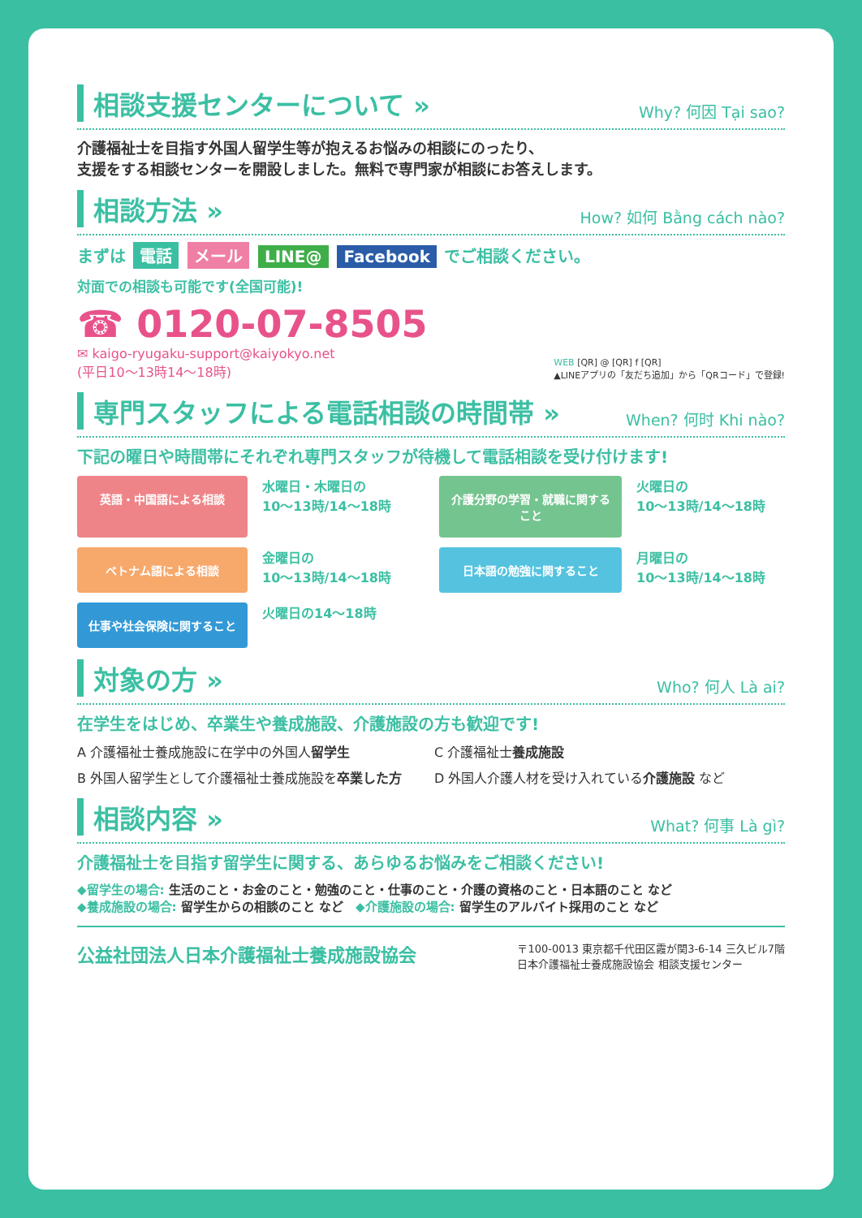相談支援センターについて »
Why? 何因 Tại sao?
介護福祉士を目指す外国人留学生等が抱えるお悩みの相談にのったり、
支援をする相談センターを開設しました。無料で専門家が相談にお答えします。
相談方法 »
How? 如何 Bằng cách nào?
まずは 電話 メール LINE@ Facebook でご相談ください。
対面での相談も可能です(全国可能)!
☎ 0120-07-8505
✉ kaigo-ryugaku-support@kaiyokyo.net
(平日10〜13時14〜18時)
WEB [QR] @ [QR] f [QR]
▲LINEアプリの「友だち追加」から「QRコード」で登録!
専門スタッフによる電話相談の時間帯 »
When? 何时 Khi nào?
下記の曜日や時間帯にそれぞれ専門スタッフが待機して電話相談を受け付けます!
英語・中国語による相談
水曜日・木曜日の
10〜13時/14〜18時
介護分野の学習・就職に関すること
火曜日の
10〜13時/14〜18時
ベトナム語による相談
金曜日の
10〜13時/14〜18時
日本語の勉強に関すること
月曜日の
10〜13時/14〜18時
仕事や社会保険に関すること
火曜日の14〜18時
対象の方 »
Who? 何人 Là ai?
在学生をはじめ、卒業生や養成施設、介護施設の方も歓迎です!
A 介護福祉士養成施設に在学中の外国人留学生
C 介護福祉士養成施設
B 外国人留学生として介護福祉士養成施設を卒業した方
D 外国人介護人材を受け入れている介護施設 など
相談内容 »
What? 何事 Là gì?
介護福祉士を目指す留学生に関する、あらゆるお悩みをご相談ください!
◆留学生の場合: 生活のこと・お金のこと・勉強のこと・仕事のこと・介護の資格のこと・日本語のこと など
◆養成施設の場合: 留学生からの相談のこと など　◆介護施設の場合: 留学生のアルバイト採用のこと など
公益社団法人日本介護福祉士養成施設協会
〒100-0013 東京都千代田区霞が関3-6-14 三久ビル7階
日本介護福祉士養成施設協会 相談支援センター